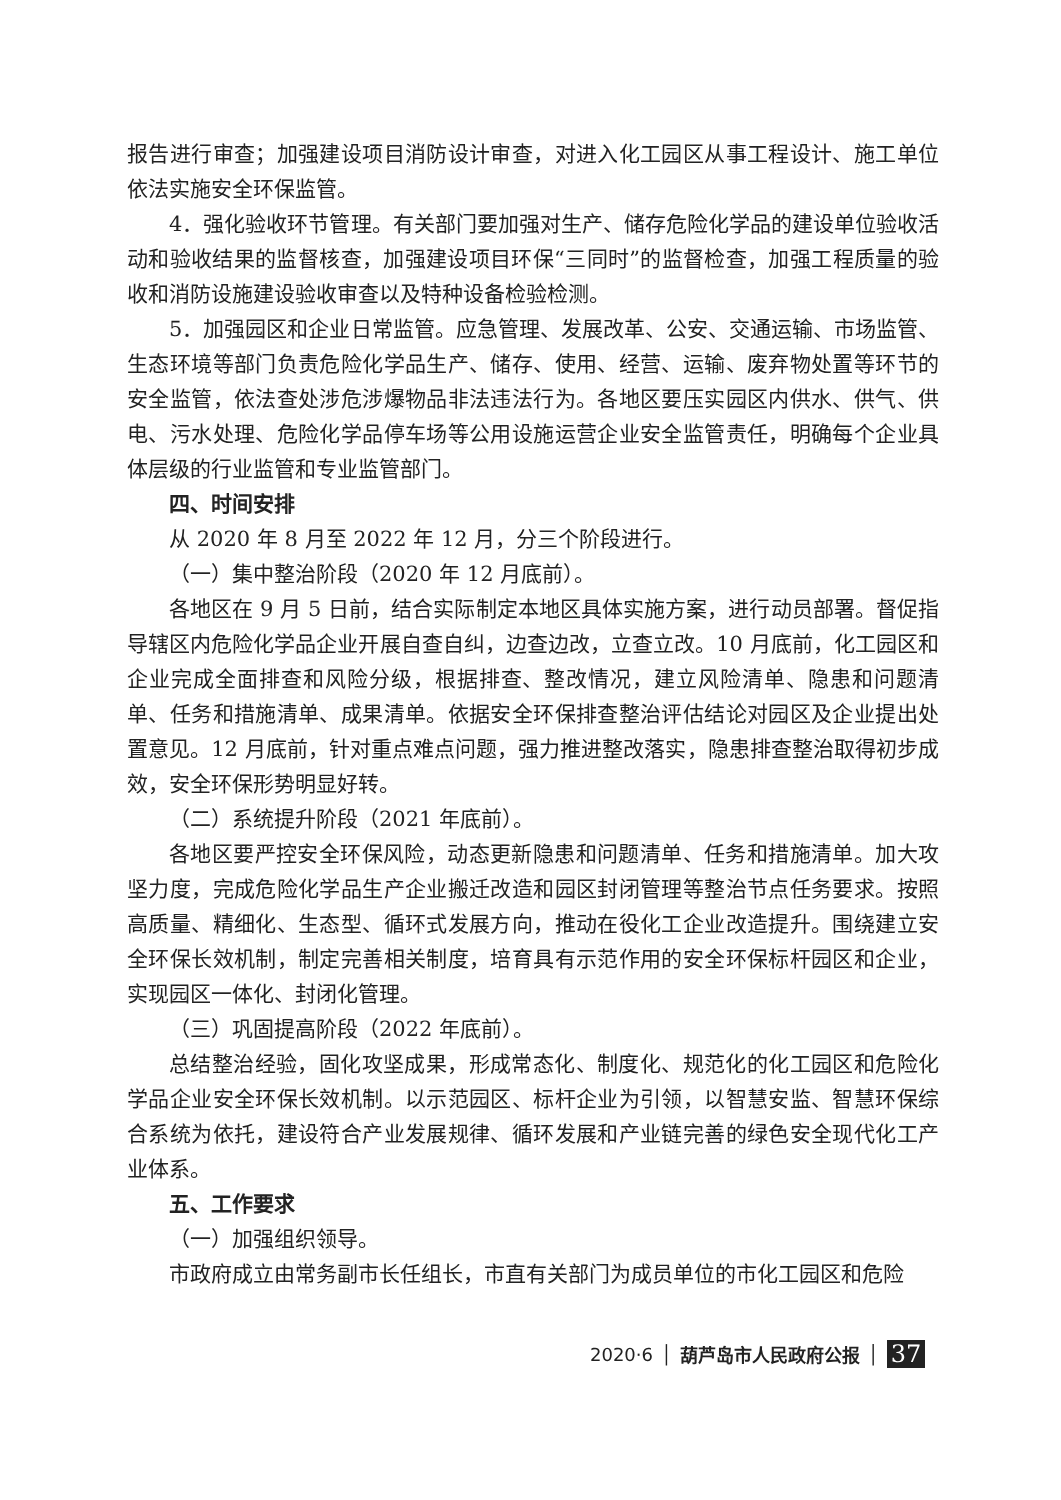报告进行审查；加强建设项目消防设计审查，对进入化工园区从事工程设计、施工单位依法实施安全环保监管。
4．强化验收环节管理。有关部门要加强对生产、储存危险化学品的建设单位验收活动和验收结果的监督核查，加强建设项目环保“三同时”的监督检查，加强工程质量的验收和消防设施建设验收审查以及特种设备检验检测。
5．加强园区和企业日常监管。应急管理、发展改革、公安、交通运输、市场监管、生态环境等部门负责危险化学品生产、储存、使用、经营、运输、废弃物处置等环节的安全监管，依法查处涉危涉爆物品非法违法行为。各地区要压实园区内供水、供气、供电、污水处理、危险化学品停车场等公用设施运营企业安全监管责任，明确每个企业具体层级的行业监管和专业监管部门。
四、时间安排
从 2020 年 8 月至 2022 年 12 月，分三个阶段进行。
（一）集中整治阶段（2020 年 12 月底前）。
各地区在 9 月 5 日前，结合实际制定本地区具体实施方案，进行动员部署。督促指导辖区内危险化学品企业开展自查自纠，边查边改，立查立改。10 月底前，化工园区和企业完成全面排查和风险分级，根据排查、整改情况，建立风险清单、隐患和问题清单、任务和措施清单、成果清单。依据安全环保排查整治评估结论对园区及企业提出处置意见。12 月底前，针对重点难点问题，强力推进整改落实，隐患排查整治取得初步成效，安全环保形势明显好转。
（二）系统提升阶段（2021 年底前）。
各地区要严控安全环保风险，动态更新隐患和问题清单、任务和措施清单。加大攻坚力度，完成危险化学品生产企业搬迁改造和园区封闭管理等整治节点任务要求。按照高质量、精细化、生态型、循环式发展方向，推动在役化工企业改造提升。围绕建立安全环保长效机制，制定完善相关制度，培育具有示范作用的安全环保标杆园区和企业，实现园区一体化、封闭化管理。
（三）巩固提高阶段（2022 年底前）。
总结整治经验，固化攻坚成果，形成常态化、制度化、规范化的化工园区和危险化学品企业安全环保长效机制。以示范园区、标杆企业为引领，以智慧安监、智慧环保综合系统为依托，建设符合产业发展规律、循环发展和产业链完善的绿色安全现代化工产业体系。
五、工作要求
（一）加强组织领导。
市政府成立由常务副市长任组长，市直有关部门为成员单位的市化工园区和危险
2020·6 │ 葫芦岛市人民政府公报 │ 37